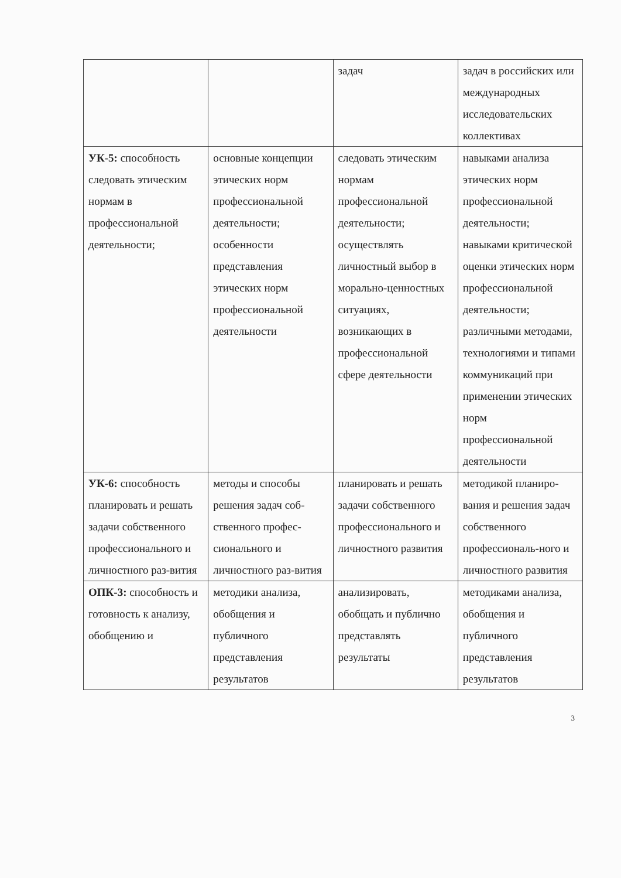| | | задач | задач в российских или международных исследовательских коллективах |
| УК-5: способность следовать этическим нормам в профессиональной деятельности; | основные концепции этических норм профессиональной деятельности; особенности представления этических норм профессиональной деятельности | следовать этическим нормам профессиональной деятельности; осуществлять личностный выбор в морально-ценностных ситуациях, возникающих в профессиональной сфере деятельности | навыками анализа этических норм профессиональной деятельности; навыками критической оценки этических норм профессиональной деятельности; различными методами, технологиями и типами коммуникаций при применении этических норм профессиональной деятельности |
| УК-6: способность планировать и решать задачи собственного профессионального и личностного раз-вития | методы и способы решения задач соб-ственного профес-сионального и личностного раз-вития | планировать и решать задачи собственного профессионального и личностного развития | методикой планиро-вания и решения задач собственного профессиональ-ного и личностного развития |
| ОПК-3: способность и готовность к анализу, обобщению и | методики анализа, обобщения и публичного представления результатов | анализировать, обобщать и публично представлять результаты | методиками анализа, обобщения и публичного представления результатов |
3